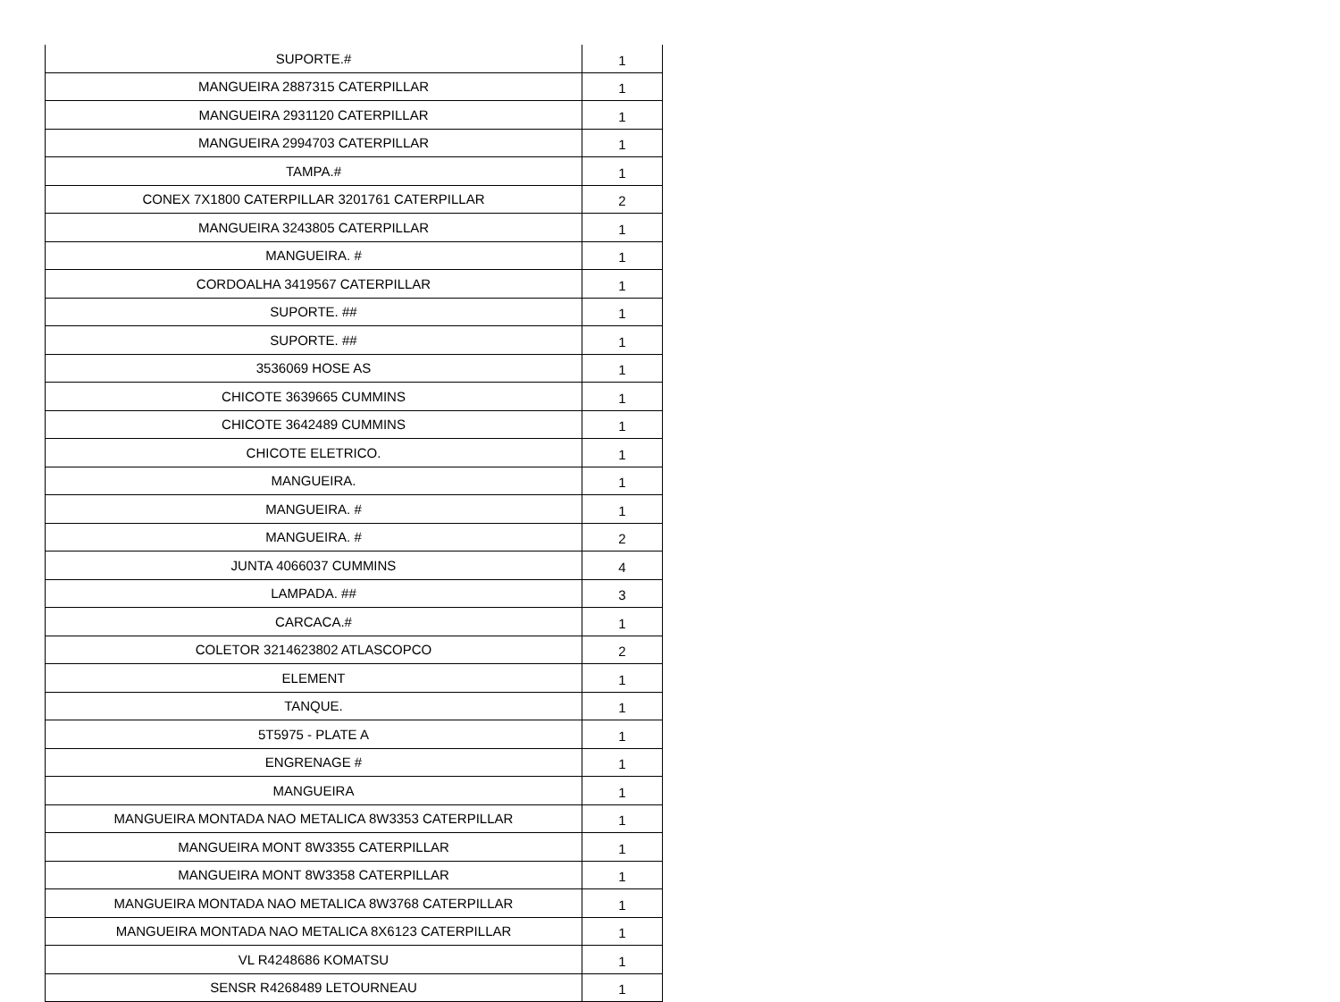| SUPORTE.# | 1 |
| MANGUEIRA 2887315 CATERPILLAR | 1 |
| MANGUEIRA 2931120 CATERPILLAR | 1 |
| MANGUEIRA 2994703 CATERPILLAR | 1 |
| TAMPA.# | 1 |
| CONEX 7X1800 CATERPILLAR 3201761 CATERPILLAR | 2 |
| MANGUEIRA 3243805 CATERPILLAR | 1 |
| MANGUEIRA. # | 1 |
| CORDOALHA 3419567 CATERPILLAR | 1 |
| SUPORTE. ## | 1 |
| SUPORTE. ## | 1 |
| 3536069 HOSE AS | 1 |
| CHICOTE 3639665 CUMMINS | 1 |
| CHICOTE 3642489 CUMMINS | 1 |
| CHICOTE ELETRICO. | 1 |
| MANGUEIRA. | 1 |
| MANGUEIRA. # | 1 |
| MANGUEIRA. # | 2 |
| JUNTA 4066037 CUMMINS | 4 |
| LAMPADA. ## | 3 |
| CARCACA.# | 1 |
| COLETOR 3214623802 ATLASCOPCO | 2 |
| ELEMENT | 1 |
| TANQUE. | 1 |
| 5T5975 - PLATE A | 1 |
| ENGRENAGE # | 1 |
| MANGUEIRA | 1 |
| MANGUEIRA MONTADA NAO METALICA 8W3353 CATERPILLAR | 1 |
| MANGUEIRA MONT 8W3355 CATERPILLAR | 1 |
| MANGUEIRA MONT 8W3358 CATERPILLAR | 1 |
| MANGUEIRA MONTADA NAO METALICA 8W3768 CATERPILLAR | 1 |
| MANGUEIRA MONTADA NAO METALICA 8X6123 CATERPILLAR | 1 |
| VL R4248686 KOMATSU | 1 |
| SENSR R4268489 LETOURNEAU | 1 |